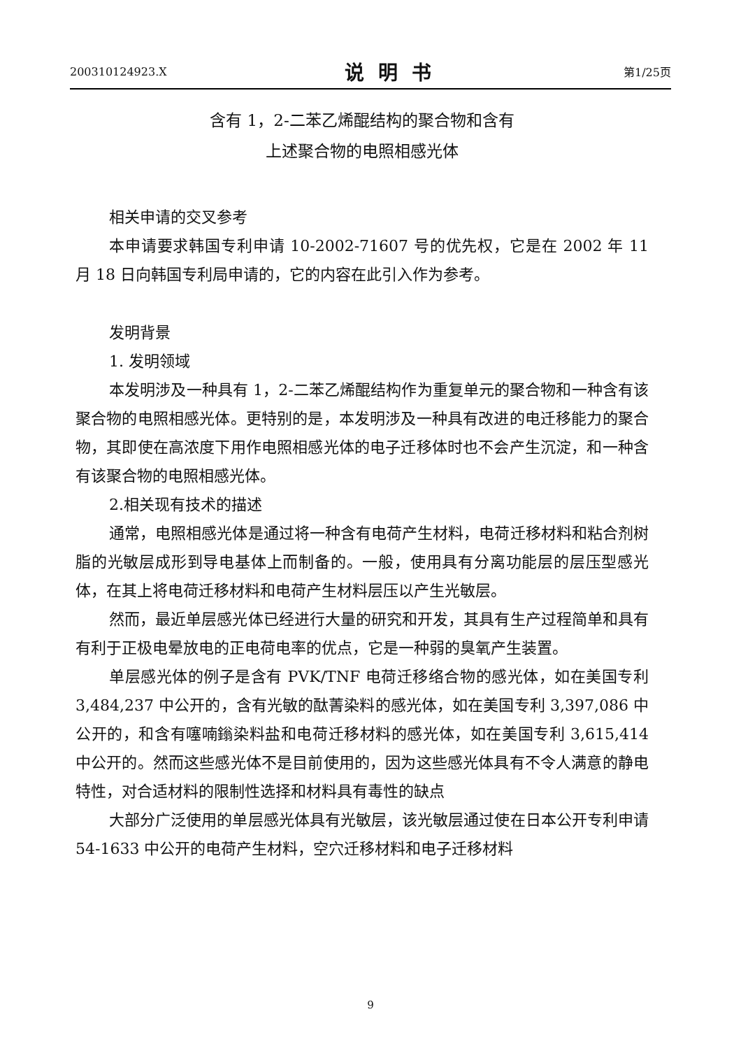200310124923.X 说明书 第1/25页
含有 1，2-二苯乙烯醌结构的聚合物和含有
上述聚合物的电照相感光体
相关申请的交叉参考
本申请要求韩国专利申请 10-2002-71607 号的优先权，它是在 2002 年 11 月 18 日向韩国专利局申请的，它的内容在此引入作为参考。
发明背景
1. 发明领域
本发明涉及一种具有 1，2-二苯乙烯醌结构作为重复单元的聚合物和一种含有该聚合物的电照相感光体。更特别的是，本发明涉及一种具有改进的电迁移能力的聚合物，其即使在高浓度下用作电照相感光体的电子迁移体时也不会产生沉淀，和一种含有该聚合物的电照相感光体。
2.相关现有技术的描述
通常，电照相感光体是通过将一种含有电荷产生材料，电荷迁移材料和粘合剂树脂的光敏层成形到导电基体上而制备的。一般，使用具有分离功能层的层压型感光体，在其上将电荷迁移材料和电荷产生材料层压以产生光敏层。
然而，最近单层感光体已经进行大量的研究和开发，其具有生产过程简单和具有有利于正极电晕放电的正电荷电率的优点，它是一种弱的臭氧产生装置。
单层感光体的例子是含有 PVK/TNF 电荷迁移络合物的感光体，如在美国专利 3,484,237 中公开的，含有光敏的酞菁染料的感光体，如在美国专利 3,397,086 中公开的，和含有噻喃鎓染料盐和电荷迁移材料的感光体，如在美国专利 3,615,414 中公开的。然而这些感光体不是目前使用的，因为这些感光体具有不令人满意的静电特性，对合适材料的限制性选择和材料具有毒性的缺点
大部分广泛使用的单层感光体具有光敏层，该光敏层通过使在日本公开专利申请 54-1633 中公开的电荷产生材料，空穴迁移材料和电子迁移材料
9